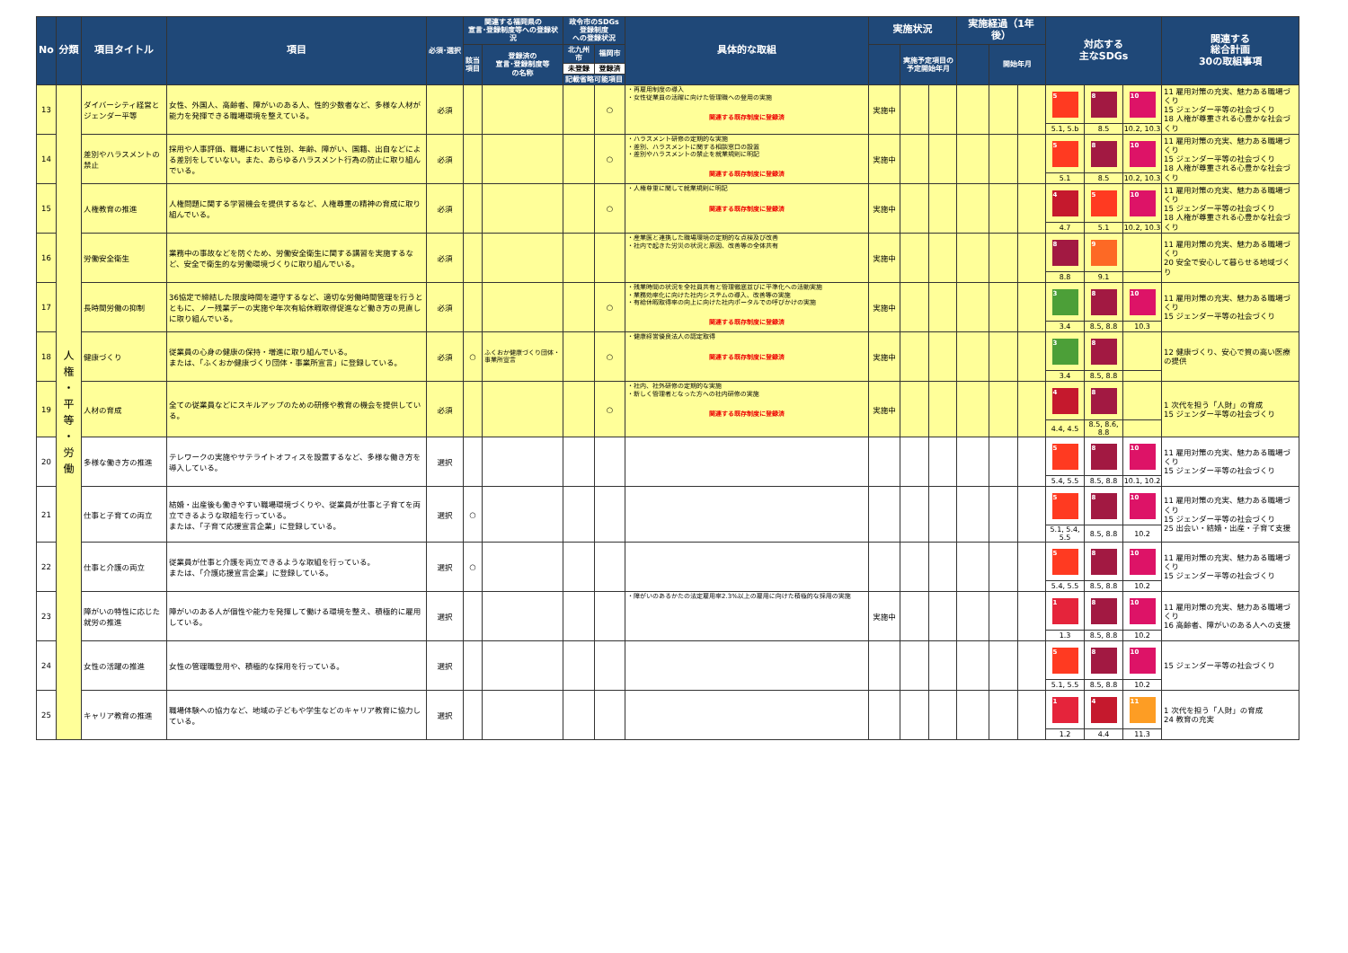| No | 分類 | 項目タイトル | 項目 | 必須･選択 | 関連する福岡県の 宣言･登録制度等への登録状況 | | 政令市のSDGs 登録制度 への登録状況 | | 具体的な取組 | 実施状況 | | | 実施経過（1年後） | | | 対応する 主なSDGs | | | 関連する 総合計画 30の取組事項 |
| --- | --- | --- | --- | --- | --- | --- | --- | --- | --- | --- | --- | --- | --- | --- | --- | --- | --- | --- | --- |
| | | | | | 該当項目 | 登録済の 宣言･登録制度等 の名称 | 北九州市 | 福岡市 | | | 実施予定項目の 予定開始年月 | | | 開始年月 | | | | | |
| | | | | | | | 未登録 | 登録済 | | | | | | | | | | | |
| | | | | | | | 記載省略可能項目 | | | | | | | | | | | | |
| 13 | 人 権 ・ 平 等 ・ 労 働 | ダイバーシティ経営とジェンダー平等 | 女性、外国人、高齢者、障がいのある人、性的少数者など、多様な人材が能力を発揮できる職場環境を整えている。 | 必須 | | | | ○ | ・再雇用制度の導入 ・女性従業員の活躍に向けた管理職への登用の実施 関連する既存制度に登録済 | 実施中 | | | | | | 5 | 8 | 10 | 11 雇用対策の充実、魅力ある職場づくり 15 ジェンダー平等の社会づくり 18 人権が尊重される心豊かな社会づくり |
| | | | | | | | | | | | | | | | | 5.1, 5.b | 8.5 | 10.2, 10.3 | |
| 14 | | 差別やハラスメントの禁止 | 採用や人事評価、職場において性別、年齢、障がい、国籍、出自などによる差別をしていない。また、あらゆるハラスメント行為の防止に取り組んでいる。 | 必須 | | | | ○ | ・ハラスメント研修の定期的な実施 ・差別、ハラスメントに関する相談窓口の設置 ・差別やハラスメントの禁止を就業規則に明記 関連する既存制度に登録済 | 実施中 | | | | | | 5 | 8 | 10 | 11 雇用対策の充実、魅力ある職場づくり 15 ジェンダー平等の社会づくり 18 人権が尊重される心豊かな社会づくり |
| | | | | | | | | | | | | | | | | 5.1 | 8.5 | 10.2, 10.3 | |
| 15 | | 人権教育の推進 | 人権問題に関する学習機会を提供するなど、人権尊重の精神の育成に取り組んでいる。 | 必須 | | | | ○ | ・人権尊重に関して就業規則に明記 関連する既存制度に登録済 | 実施中 | | | | | | 4 | 5 | 10 | 11 雇用対策の充実、魅力ある職場づくり 15 ジェンダー平等の社会づくり 18 人権が尊重される心豊かな社会づくり |
| | | | | | | | | | | | | | | | | 4.7 | 5.1 | 10.2, 10.3 | |
| 16 | | 労働安全衛生 | 業務中の事故などを防ぐため、労働安全衛生に関する講習を実施するなど、安全で衛生的な労働環境づくりに取り組んでいる。 | 必須 | | | | | ・産業医と連携した職場環境の定期的な点検及び改善 ・社内で起きた労災の状況と原因、改善等の全体共有 | 実施中 | | | | | | 8 | 9 | | 11 雇用対策の充実、魅力ある職場づくり 20 安全で安心して暮らせる地域づくり |
| | | | | | | | | | | | | | | | | 8.8 | 9.1 | | |
| 17 | | 長時間労働の抑制 | 36協定で締結した限度時間を遵守するなど、適切な労働時間管理を行うとともに、ノー残業デーの実施や年次有給休暇取得促進など働き方の見直しに取り組んでいる。 | 必須 | | | | ○ | ・残業時間の状況を全社員共有と管理徹底並びに平準化への活動実施 ・業務効率化に向けた社内システムの導入、改善等の実施 ・有給休暇取得率の向上に向けた社内ポータルでの呼びかけの実施 関連する既存制度に登録済 | 実施中 | | | | | | 3 | 8 | 10 | 11 雇用対策の充実、魅力ある職場づくり 15 ジェンダー平等の社会づくり |
| | | | | | | | | | | | | | | | | 3.4 | 8.5, 8.8 | 10.3 | |
| 18 | | 健康づくり | 従業員の心身の健康の保持・増進に取り組んでいる。 または、「ふくおか健康づくり団体・事業所宣言」に登録している。 | 必須 | ○ | ふくおか健康づくり団体・事業所宣言 | | ○ | ・健康経営優良法人の認定取得 関連する既存制度に登録済 | 実施中 | | | | | | 3 | 8 | | 12 健康づくり、安心で質の高い医療の提供 |
| | | | | | | | | | | | | | | | | 3.4 | 8.5, 8.8 | | |
| 19 | | 人材の育成 | 全ての従業員などにスキルアップのための研修や教育の機会を提供している。 | 必須 | | | | ○ | ・社内、社外研修の定期的な実施 ・新しく管理者となった方への社内研修の実施 関連する既存制度に登録済 | 実施中 | | | | | | 4 | 8 | | 1 次代を担う「人財」の育成 15 ジェンダー平等の社会づくり |
| | | | | | | | | | | | | | | | | 4.4, 4.5 | 8.5, 8.6, 8.8 | | |
| 20 | | 多様な働き方の推進 | テレワークの実施やサテライトオフィスを設置するなど、多様な働き方を導入している。 | 選択 | | | | | | | | | | | | 5 | 8 | 10 | 11 雇用対策の充実、魅力ある職場づくり 15 ジェンダー平等の社会づくり |
| | | | | | | | | | | | | | | | | 5.4, 5.5 | 8.5, 8.8 | 10.1, 10.2 | |
| 21 | | 仕事と子育ての両立 | 結婚・出産後も働きやすい職場環境づくりや、従業員が仕事と子育てを両立できるような取組を行っている。 または、「子育て応援宣言企業」に登録している。 | 選択 | ○ | | | | | | | | | | | 5 | 8 | 10 | 11 雇用対策の充実、魅力ある職場づくり 15 ジェンダー平等の社会づくり 25 出会い・結婚・出産・子育て支援 |
| | | | | | | | | | | | | | | | | 5.1, 5.4, 5.5 | 8.5, 8.8 | 10.2 | |
| 22 | | 仕事と介護の両立 | 従業員が仕事と介護を両立できるような取組を行っている。 または、「介護応援宣言企業」に登録している。 | 選択 | ○ | | | | | | | | | | | 5 | 8 | 10 | 11 雇用対策の充実、魅力ある職場づくり 15 ジェンダー平等の社会づくり |
| | | | | | | | | | | | | | | | | 5.4, 5.5 | 8.5, 8.8 | 10.2 | |
| 23 | | 障がいの特性に応じた就労の推進 | 障がいのある人が個性や能力を発揮して働ける環境を整え、積極的に雇用している。 | 選択 | | | | | ・障がいのあるかたの法定雇用率2.3%以上の雇用に向けた積極的な採用の実施 | 実施中 | | | | | | 1 | 8 | 10 | 11 雇用対策の充実、魅力ある職場づくり 16 高齢者、障がいのある人への支援 |
| | | | | | | | | | | | | | | | | 1.3 | 8.5, 8.8 | 10.2 | |
| 24 | | 女性の活躍の推進 | 女性の管理職登用や、積極的な採用を行っている。 | 選択 | | | | | | | | | | | | 5 | 8 | 10 | 15 ジェンダー平等の社会づくり |
| | | | | | | | | | | | | | | | | 5.1, 5.5 | 8.5, 8.8 | 10.2 | |
| 25 | | キャリア教育の推進 | 職場体験への協力など、地域の子どもや学生などのキャリア教育に協力している。 | 選択 | | | | | | | | | | | | 1 | 4 | 11 | 1 次代を担う「人財」の育成 24 教育の充実 |
| | | | | | | | | | | | | | | | | 1.2 | 4.4 | 11.3 | |